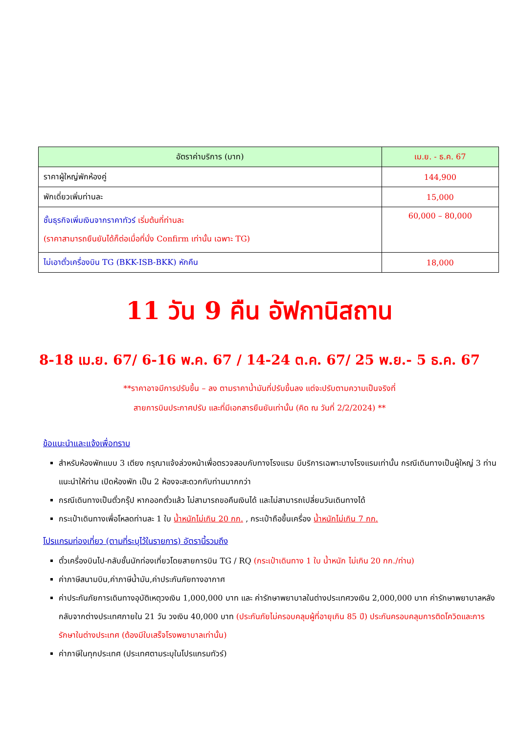| อัตราค่าบริการ (บาท) | เม.ย. - ธ.ค. 67 |
| --- | --- |
| ราคาผู้ใหญ่พักห้องคู่ | 144,900 |
| พักเดี่ยวเพิ่มท่านละ | 15,000 |
| ชั้นธุรกิจเพิ่มเงินจากราคาทัวร์ เริ่มต้นที่ท่านละ (ราคาสามารถยืนยันได้ก็ต่อเมื่อที่นั่ง Confirm เท่านั้น เฉพาะ TG) | 60,000 – 80,000 |
| ไม่เอาตั๋วเครื่องบิน TG (BKK-ISB-BKK) หักคืน | 18,000 |
11 วัน 9 คืน อัฟกานิสถาน
8-18 เม.ย. 67/ 6-16 พ.ค. 67 / 14-24 ต.ค. 67/ 25 พ.ย.- 5 ธ.ค. 67
**ราคาอาจมีการปรับขึ้น – ลง ตามราคาน้ำมันที่ปรับขึ้นลง แต่จะปรับตามความเป็นจริงที่
สายการบินประกาศปรับ และที่มีเอกสารยืนยันเท่านั้น (คิด ณ วันที่ 2/2/2024) **
ข้อแนะนำและแจ้งเพื่อทราบ
สำหรับห้องพักแบบ 3 เตียง กรุณาแจ้งล่วงหน้าเพื่อตรวจสอบกับทางโรงแรม มีบริการเฉพาะบางโรงแรมเท่านั้น กรณีเดินทางเป็นผู้ใหญ่ 3 ท่าน แนะนำให้ท่าน เปิดห้องพัก เป็น 2 ห้องจะสะดวกกับท่านมากกว่า
กรณีเดินทางเป็นตั๋วกรุ๊ป หากออกตั๋วแล้ว ไม่สามารถขอคืนเงินได้ และไม่สามารถเปลี่ยนวันเดินทางได้
กระเป๋าเดินทางเพื่อโหลดท่านละ 1 ใบ น้ำหนักไม่เกิน 20 กก. , กระเป๋าถือขึ้นเครื่อง น้ำหนักไม่เกิน 7 กก.
โปรแกรมท่องเที่ยว (ตามที่ระบุไว้ในรายการ) อัตรานี้รวมถึง
ตั๋วเครื่องบินไป-กลับชั้นนักท่องเที่ยวโดยสายการบิน TG / RQ (กระเป๋าเดินทาง 1 ใบ น้ำหนัก ไม่เกิน 20 กก./ท่าน)
ค่าภาษีสนามบิน,ค่าภาษีน้ำมัน,ค่าประกันภัยทางอากาศ
ค่าประกันภัยการเดินทางอุบัติเหตุวงเงิน 1,000,000 บาท และ ค่ารักษาพยาบาลในต่างประเทศวงเงิน 2,000,000 บาท ค่ารักษาพยาบาลหลังกลับจากต่างประเทศภายใน 21 วัน วงเงิน 40,000 บาท (ประกันภัยไม่ครอบคลุมผู้ที่อายุเกิน 85 ปี) ประกันครอบคลุมการติดโควิดและการรักษาในต่างประเทศ (ต้องมีใบเสร็จโรงพยาบาลเท่านั้น)
ค่าภาษีในทุกประเทศ (ประเทศตามระบุในโปรแกรมทัวร์)